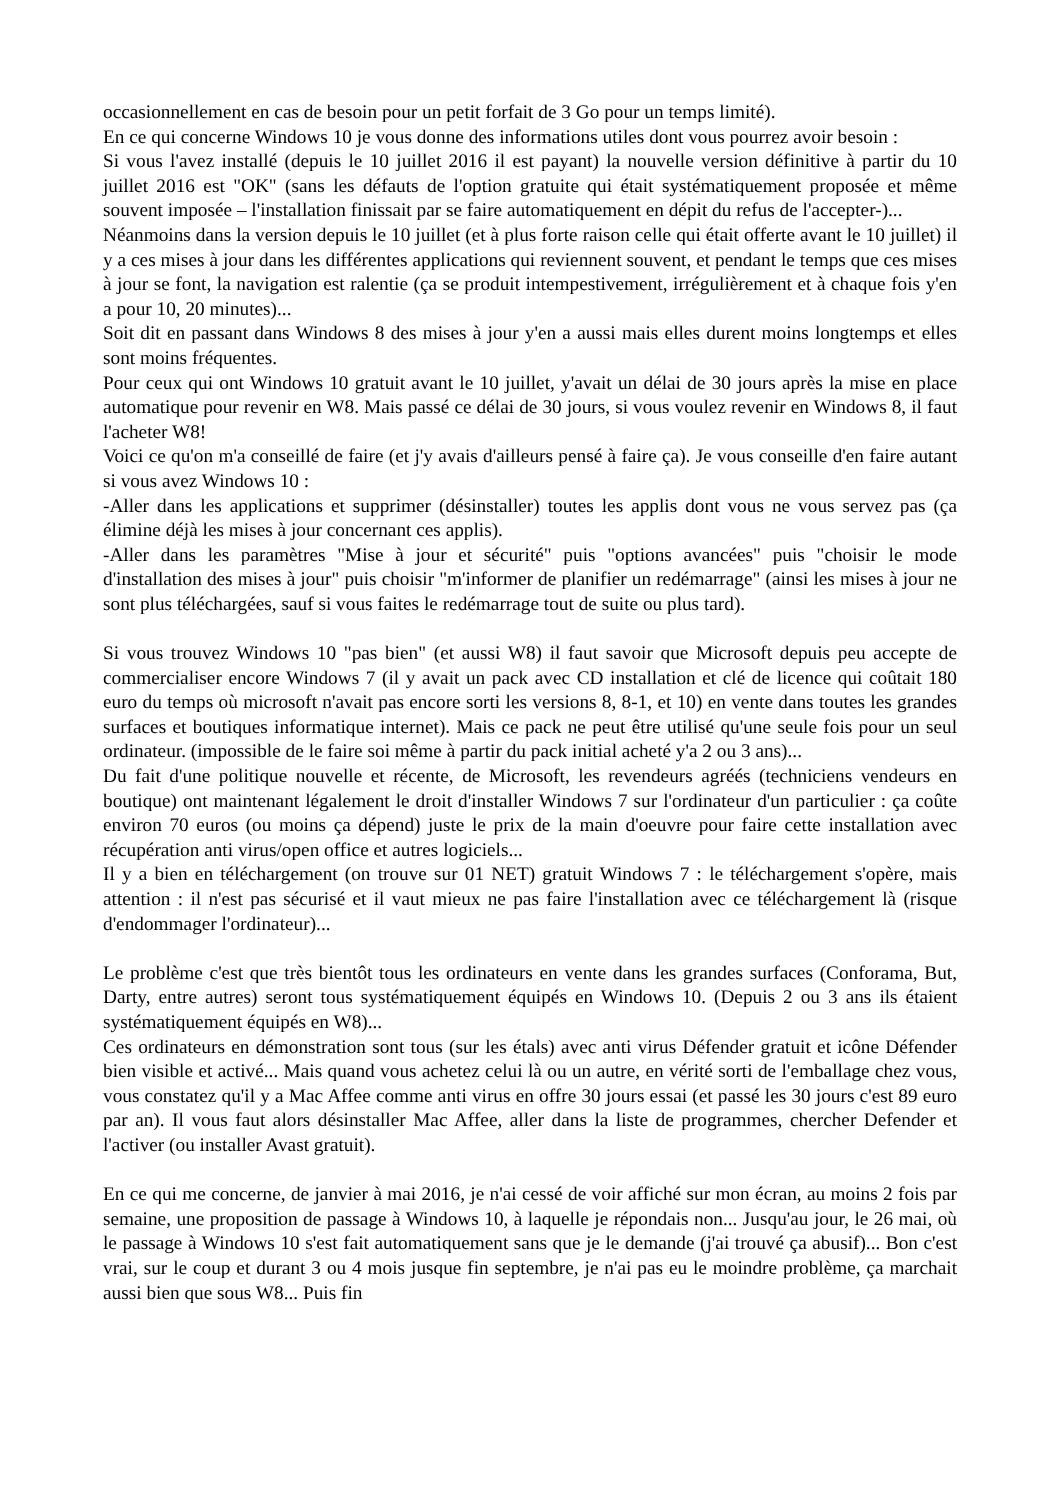occasionnellement en cas de besoin pour un petit forfait de 3 Go pour un temps limité).
En ce qui concerne Windows 10 je vous donne des informations utiles dont vous pourrez avoir besoin :
Si vous l'avez installé (depuis le 10 juillet 2016 il est payant) la nouvelle version définitive à partir du 10 juillet 2016 est "OK" (sans les défauts de l'option gratuite qui était systématiquement proposée et même souvent imposée – l'installation finissait par se faire automatiquement en dépit du refus de l'accepter-)...
Néanmoins dans la version depuis le 10 juillet (et à plus forte raison celle qui était offerte avant le 10 juillet) il y a ces mises à jour dans les différentes applications qui reviennent souvent, et pendant le temps que ces mises à jour se font, la navigation est ralentie (ça se produit intempestivement, irrégulièrement et à chaque fois y'en a pour 10, 20 minutes)...
Soit dit en passant dans Windows 8 des mises à jour y'en a aussi mais elles durent moins longtemps et elles sont moins fréquentes.
Pour ceux qui ont Windows 10 gratuit avant le 10 juillet, y'avait un délai de 30 jours après la mise en place automatique pour revenir en W8. Mais passé ce délai de 30 jours, si vous voulez revenir en Windows 8, il faut l'acheter W8!
Voici ce qu'on m'a conseillé de faire (et j'y avais d'ailleurs pensé à faire ça). Je vous conseille d'en faire autant si vous avez Windows 10 :
-Aller dans les applications et supprimer (désinstaller) toutes les applis dont vous ne vous servez pas (ça élimine déjà les mises à jour concernant ces applis).
-Aller dans les paramètres "Mise à jour et sécurité" puis "options avancées" puis "choisir le mode d'installation des mises à jour" puis choisir "m'informer de planifier un redémarrage" (ainsi les mises à jour ne sont plus téléchargées, sauf si vous faites le redémarrage tout de suite ou plus tard).
Si vous trouvez Windows 10 "pas bien" (et aussi W8) il faut savoir que Microsoft depuis peu accepte de commercialiser encore Windows 7 (il y avait un pack avec CD installation et clé de licence qui coûtait 180 euro du temps où microsoft n'avait pas encore sorti les versions 8, 8-1, et 10) en vente dans toutes les grandes surfaces et boutiques informatique internet). Mais ce pack ne peut être utilisé qu'une seule fois pour un seul ordinateur. (impossible de le faire soi même à partir du pack initial acheté y'a 2 ou 3 ans)...
Du fait d'une politique nouvelle et récente, de Microsoft, les revendeurs agréés (techniciens vendeurs en boutique) ont maintenant légalement le droit d'installer Windows 7 sur l'ordinateur d'un particulier : ça coûte environ 70 euros (ou moins ça dépend) juste le prix de la main d'oeuvre pour faire cette installation avec récupération anti virus/open office et autres logiciels...
Il y a bien en téléchargement (on trouve sur 01 NET) gratuit Windows 7 : le téléchargement s'opère, mais attention : il n'est pas sécurisé et il vaut mieux ne pas faire l'installation avec ce téléchargement là (risque d'endommager l'ordinateur)...
Le problème c'est que très bientôt tous les ordinateurs en vente dans les grandes surfaces (Conforama, But, Darty, entre autres) seront tous systématiquement équipés en Windows 10. (Depuis 2 ou 3 ans ils étaient systématiquement équipés en W8)...
Ces ordinateurs en démonstration sont tous (sur les étals) avec anti virus Défender gratuit et icône Défender bien visible et activé... Mais quand vous achetez celui là ou un autre, en vérité sorti de l'emballage chez vous, vous constatez qu'il y a Mac Affee comme anti virus en offre 30 jours essai (et passé les 30 jours c'est 89 euro par an). Il vous faut alors désinstaller Mac Affee, aller dans la liste de programmes, chercher Defender et l'activer (ou installer Avast gratuit).
En ce qui me concerne, de janvier à mai 2016, je n'ai cessé de voir affiché sur mon écran, au moins 2 fois par semaine, une proposition de passage à Windows 10, à laquelle je répondais non... Jusqu'au jour, le 26 mai, où le passage à Windows 10 s'est fait automatiquement sans que je le demande (j'ai trouvé ça abusif)... Bon c'est vrai, sur le coup et durant 3 ou 4 mois jusque fin septembre, je n'ai pas eu le moindre problème, ça marchait aussi bien que sous W8... Puis fin